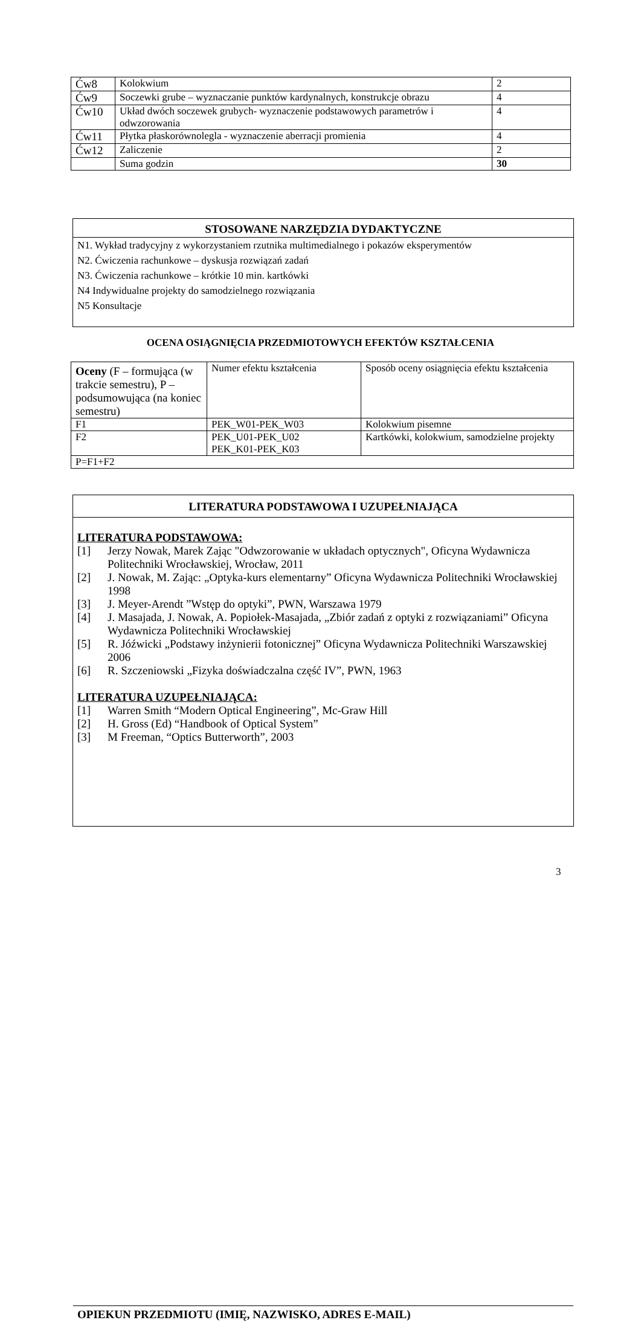| Ćw8 | Kolokwium | 2 |
| Ćw9 | Soczewki grube – wyznaczanie punktów kardynalnych, konstrukcje obrazu | 4 |
| Ćw10 | Układ dwóch soczewek grubych- wyznaczenie podstawowych parametrów i odwzorowania | 4 |
| Ćw11 | Płytka płaskorównolegla - wyznaczenie aberracji promienia | 4 |
| Ćw12 | Zaliczenie | 2 |
| | Suma godzin | 30 |
STOSOWANE NARZĘDZIA DYDAKTYCZNE
N1. Wykład tradycyjny z wykorzystaniem rzutnika multimedialnego i pokazów eksperymentów
N2. Ćwiczenia rachunkowe – dyskusja rozwiązań zadań
N3. Ćwiczenia rachunkowe – krótkie 10 min. kartkówki
N4 Indywidualne projekty do samodzielnego rozwiązania
N5 Konsultacje
OCENA OSIĄGNIĘCIA PRZEDMIOTOWYCH EFEKTÓW KSZTAŁCENIA
| Oceny (F – formująca (w trakcie semestru), P – podsumowująca (na koniec semestru) | Numer efektu kształcenia | Sposób oceny osiągnięcia efektu kształcenia |
| F1 | PEK_W01-PEK_W03 | Kolokwium pisemne |
| F2 | PEK_U01-PEK_U02 PEK_K01-PEK_K03 | Kartkówki, kolokwium, samodzielne projekty |
| P=F1+F2 | | |
LITERATURA PODSTAWOWA I UZUPEŁNIAJĄCA
LITERATURA PODSTAWOWA:
[1] Jerzy Nowak, Marek Zając "Odwzorowanie w układach optycznych", Oficyna Wydawnicza Politechniki Wrocławskiej, Wrocław, 2011
[2] J. Nowak, M. Zając: „Optyka-kurs elementarny” Oficyna Wydawnicza Politechniki Wrocławskiej 1998
[3] J. Meyer-Arendt ”Wstęp do optyki”, PWN, Warszawa 1979
[4] J. Masajada, J. Nowak, A. Popiołek-Masajada, „Zbiór zadań z optyki z rozwiązaniami” Oficyna Wydawnicza Politechniki Wrocławskiej
[5] R. Jóźwicki „Podstawy inżynierii fotonicznej” Oficyna Wydawnicza Politechniki Warszawskiej 2006
[6] R. Szczeniowski „Fizyka doświadczalna część IV”, PWN, 1963
LITERATURA UZUPEŁNIAJĄCA:
[1] Warren Smith “Modern Optical Engineering”, Mc-Graw Hill
[2] H. Gross (Ed) “Handbook of Optical System”
[3] M Freeman, “Optics Butterworth”, 2003
OPIEKUN PRZEDMIOTU (IMIĘ, NAZWISKO, ADRES E-MAIL)
3